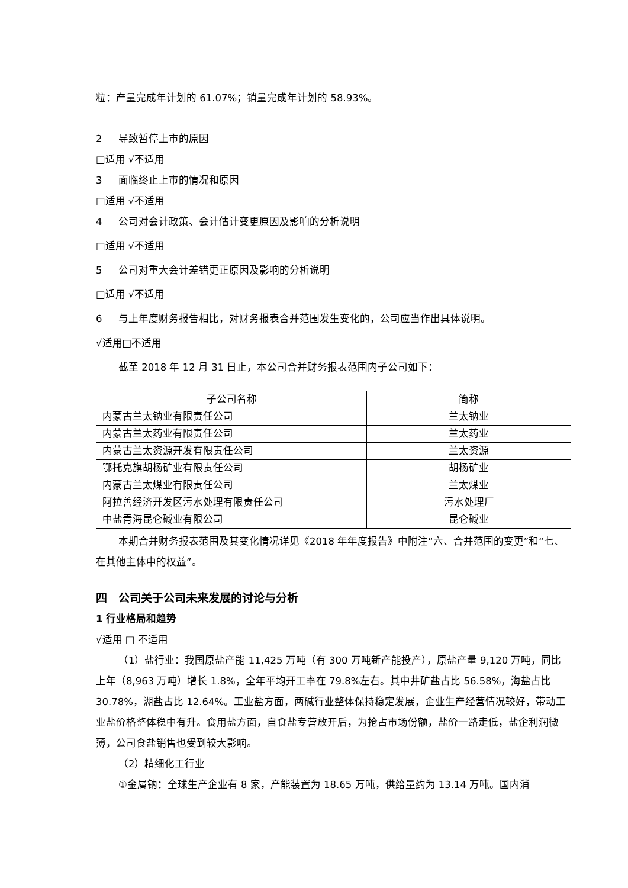粒：产量完成年计划的 61.07%；销量完成年计划的 58.93%。
2 导致暂停上市的原因
□适用 √不适用
3 面临终止上市的情况和原因
□适用 √不适用
4 公司对会计政策、会计估计变更原因及影响的分析说明
□适用 √不适用
5 公司对重大会计差错更正原因及影响的分析说明
□适用 √不适用
6 与上年度财务报告相比，对财务报表合并范围发生变化的，公司应当作出具体说明。
√适用□不适用
截至 2018 年 12 月 31 日止，本公司合并财务报表范围内子公司如下：
| 子公司名称 | 简称 |
| 内蒙古兰太钠业有限责任公司 | 兰太钠业 |
| 内蒙古兰太药业有限责任公司 | 兰太药业 |
| 内蒙古兰太资源开发有限责任公司 | 兰太资源 |
| 鄂托克旗胡杨矿业有限责任公司 | 胡杨矿业 |
| 内蒙古兰太煤业有限责任公司 | 兰太煤业 |
| 阿拉善经济开发区污水处理有限责任公司 | 污水处理厂 |
| 中盐青海昆仑碱业有限公司 | 昆仑碱业 |
本期合并财务报表范围及其变化情况详见《2018 年年度报告》中附注“六、合并范围的变更”和“七、在其他主体中的权益”。
四　公司关于公司未来发展的讨论与分析
1 行业格局和趋势
√适用 □ 不适用
（1）盐行业：我国原盐产能 11,425 万吨（有 300 万吨新产能投产），原盐产量 9,120 万吨，同比上年（8,963 万吨）增长 1.8%，全年平均开工率在 79.8%左右。其中井矿盐占比 56.58%，海盐占比 30.78%，湖盐占比 12.64%。工业盐方面，两碱行业整体保持稳定发展，企业生产经营情况较好，带动工业盐价格整体稳中有升。食用盐方面，自食盐专营放开后，为抢占市场份额，盐价一路走低，盐企利润微薄，公司食盐销售也受到较大影响。
（2）精细化工行业
①金属钠：全球生产企业有 8 家，产能装置为 18.65 万吨，供给量约为 13.14 万吨。国内消